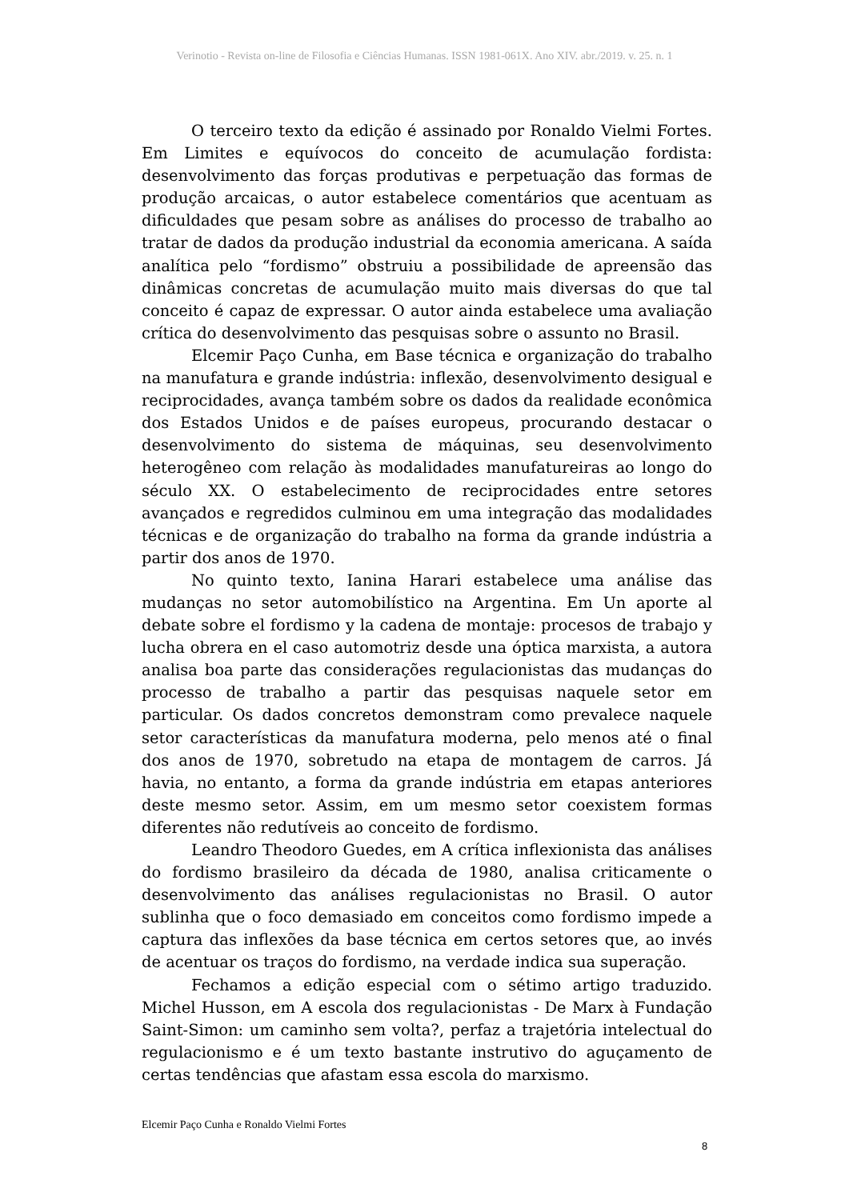Verinotio - Revista on-line de Filosofia e Ciências Humanas. ISSN 1981-061X. Ano XIV. abr./2019. v. 25. n. 1
O terceiro texto da edição é assinado por Ronaldo Vielmi Fortes. Em Limites e equívocos do conceito de acumulação fordista: desenvolvimento das forças produtivas e perpetuação das formas de produção arcaicas, o autor estabelece comentários que acentuam as dificuldades que pesam sobre as análises do processo de trabalho ao tratar de dados da produção industrial da economia americana. A saída analítica pelo “fordismo” obstruiu a possibilidade de apreensão das dinâmicas concretas de acumulação muito mais diversas do que tal conceito é capaz de expressar. O autor ainda estabelece uma avaliação crítica do desenvolvimento das pesquisas sobre o assunto no Brasil.
Elcemir Paço Cunha, em Base técnica e organização do trabalho na manufatura e grande indústria: inflexão, desenvolvimento desigual e reciprocidades, avança também sobre os dados da realidade econômica dos Estados Unidos e de países europeus, procurando destacar o desenvolvimento do sistema de máquinas, seu desenvolvimento heterogêneo com relação às modalidades manufatureiras ao longo do século XX. O estabelecimento de reciprocidades entre setores avançados e regredidos culminou em uma integração das modalidades técnicas e de organização do trabalho na forma da grande indústria a partir dos anos de 1970.
No quinto texto, Ianina Harari estabelece uma análise das mudanças no setor automobilístico na Argentina. Em Un aporte al debate sobre el fordismo y la cadena de montaje: procesos de trabajo y lucha obrera en el caso automotriz desde una óptica marxista, a autora analisa boa parte das considerações regulacionistas das mudanças do processo de trabalho a partir das pesquisas naquele setor em particular. Os dados concretos demonstram como prevalece naquele setor características da manufatura moderna, pelo menos até o final dos anos de 1970, sobretudo na etapa de montagem de carros. Já havia, no entanto, a forma da grande indústria em etapas anteriores deste mesmo setor. Assim, em um mesmo setor coexistem formas diferentes não redutíveis ao conceito de fordismo.
Leandro Theodoro Guedes, em A crítica inflexionista das análises do fordismo brasileiro da década de 1980, analisa criticamente o desenvolvimento das análises regulacionistas no Brasil. O autor sublinha que o foco demasiado em conceitos como fordismo impede a captura das inflexões da base técnica em certos setores que, ao invés de acentuar os traços do fordismo, na verdade indica sua superação.
Fechamos a edição especial com o sétimo artigo traduzido. Michel Husson, em A escola dos regulacionistas - De Marx à Fundação Saint-Simon: um caminho sem volta?, perfaz a trajetória intelectual do regulacionismo e é um texto bastante instrutivo do aguçamento de certas tendências que afastam essa escola do marxismo.
Elcemir Paço Cunha e Ronaldo Vielmi Fortes
8